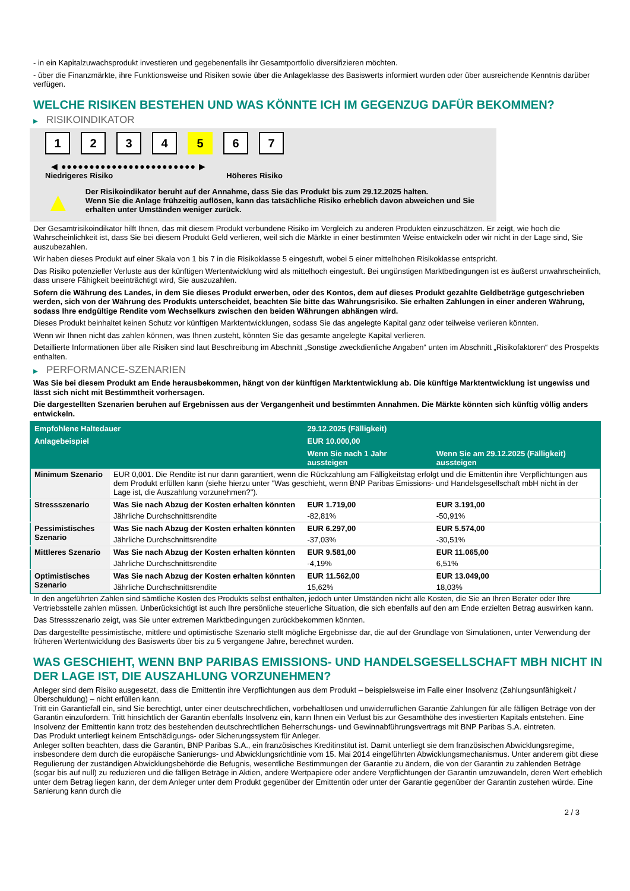- in ein Kapitalzuwachsprodukt investieren und gegebenenfalls ihr Gesamtportfolio diversifizieren möchten.
- über die Finanzmärkte, ihre Funktionsweise und Risiken sowie über die Anlageklasse des Basiswerts informiert wurden oder über ausreichende Kenntnis darüber verfügen.
WELCHE RISIKEN BESTEHEN UND WAS KÖNNTE ICH IM GEGENZUG DAFÜR BEKOMMEN?
▶ RISIKOINDIKATOR
1234 5 6 7
◀ ●●●●●●●●●●●●●●●●●●●●●●●● ▶
Niedrigeres Risiko Höheres Risiko
▲
Der Risikoindikator beruht auf der Annahme, dass Sie das Produkt bis zum 29.12.2025 halten.
Wenn Sie die Anlage frühzeitig auflösen, kann das tatsächliche Risiko erheblich davon abweichen und Sie erhalten unter Umständen weniger zurück.
Der Gesamtrisikoindikator hilft Ihnen, das mit diesem Produkt verbundene Risiko im Vergleich zu anderen Produkten einzuschätzen. Er zeigt, wie hoch die Wahrscheinlichkeit ist, dass Sie bei diesem Produkt Geld verlieren, weil sich die Märkte in einer bestimmten Weise entwickeln oder wir nicht in der Lage sind, Sie auszubezahlen.
Wir haben dieses Produkt auf einer Skala von 1 bis 7 in die Risikoklasse 5 eingestuft, wobei 5 einer mittelhohen Risikoklasse entspricht.
Das Risiko potenzieller Verluste aus der künftigen Wertentwicklung wird als mittelhoch eingestuft. Bei ungünstigen Marktbedingungen ist es äußerst unwahrscheinlich, dass unsere Fähigkeit beeinträchtigt wird, Sie auszuzahlen.
Sofern die Währung des Landes, in dem Sie dieses Produkt erwerben, oder des Kontos, dem auf dieses Produkt gezahlte Geldbeträge gutgeschrieben werden, sich von der Währung des Produkts unterscheidet, beachten Sie bitte das Währungsrisiko. Sie erhalten Zahlungen in einer anderen Währung, sodass Ihre endgültige Rendite vom Wechselkurs zwischen den beiden Währungen abhängen wird.
Dieses Produkt beinhaltet keinen Schutz vor künftigen Marktentwicklungen, sodass Sie das angelegte Kapital ganz oder teilweise verlieren könnten.
Wenn wir Ihnen nicht das zahlen können, was Ihnen zusteht, könnten Sie das gesamte angelegte Kapital verlieren.
Detaillierte Informationen über alle Risiken sind laut Beschreibung im Abschnitt „Sonstige zweckdienliche Angaben“ unten im Abschnitt „Risikofaktoren“ des Prospekts enthalten.
▶ PERFORMANCE-SZENARIEN
Was Sie bei diesem Produkt am Ende herausbekommen, hängt von der künftigen Marktentwicklung ab. Die künftige Marktentwicklung ist ungewiss und lässt sich nicht mit Bestimmtheit vorhersagen.
Die dargestellten Szenarien beruhen auf Ergebnissen aus der Vergangenheit und bestimmten Annahmen. Die Märkte könnten sich künftig völlig anders entwickeln.
| Empfohlene Haltedauer | | 29.12.2025 (Fälligkeit) | |
| --- | --- | --- | --- |
| Anlagebeispiel | | EUR 10.000,00 | |
| | | Wenn Sie nach 1 Jahr aussteigen | Wenn Sie am 29.12.2025 (Fälligkeit) aussteigen |
| Minimum Szenario | EUR 0,001. Die Rendite ist nur dann garantiert, wenn die Rückzahlung am Fälligkeitstag erfolgt und die Emittentin ihre Verpflichtungen aus dem Produkt erfüllen kann (siehe hierzu unter "Was geschieht, wenn BNP Paribas Emissions- und Handelsgesellschaft mbH nicht in der Lage ist, die Auszahlung vorzunehmen?"). | | |
| Stressszenario | Was Sie nach Abzug der Kosten erhalten könnten | EUR 1.719,00 | EUR 3.191,00 |
| | Jährliche Durchschnittsrendite | -82,81% | -50,91% |
| Pessimistisches Szenario | Was Sie nach Abzug der Kosten erhalten könnten | EUR 6.297,00 | EUR 5.574,00 |
| | Jährliche Durchschnittsrendite | -37,03% | -30,51% |
| Mittleres Szenario | Was Sie nach Abzug der Kosten erhalten könnten | EUR 9.581,00 | EUR 11.065,00 |
| | Jährliche Durchschnittsrendite | -4,19% | 6,51% |
| Optimistisches Szenario | Was Sie nach Abzug der Kosten erhalten könnten | EUR 11.562,00 | EUR 13.049,00 |
| | Jährliche Durchschnittsrendite | 15,62% | 18,03% |
In den angeführten Zahlen sind sämtliche Kosten des Produkts selbst enthalten, jedoch unter Umständen nicht alle Kosten, die Sie an Ihren Berater oder Ihre Vertriebsstelle zahlen müssen. Unberücksichtigt ist auch Ihre persönliche steuerliche Situation, die sich ebenfalls auf den am Ende erzielten Betrag auswirken kann.
Das Stressszenario zeigt, was Sie unter extremen Marktbedingungen zurückbekommen könnten.
Das dargestellte pessimistische, mittlere und optimistische Szenario stellt mögliche Ergebnisse dar, die auf der Grundlage von Simulationen, unter Verwendung der früheren Wertentwicklung des Basiswerts über bis zu 5 vergangene Jahre, berechnet wurden.
WAS GESCHIEHT, WENN BNP PARIBAS EMISSIONS- UND HANDELSGESELLSCHAFT MBH NICHT IN DER LAGE IST, DIE AUSZAHLUNG VORZUNEHMEN?
Anleger sind dem Risiko ausgesetzt, dass die Emittentin ihre Verpflichtungen aus dem Produkt – beispielsweise im Falle einer Insolvenz (Zahlungsunfähigkeit / Überschuldung) – nicht erfüllen kann.
Tritt ein Garantiefall ein, sind Sie berechtigt, unter einer deutschrechtlichen, vorbehaltlosen und unwiderruflichen Garantie Zahlungen für alle fälligen Beträge von der Garantin einzufordern. Tritt hinsichtlich der Garantin ebenfalls Insolvenz ein, kann Ihnen ein Verlust bis zur Gesamthöhe des investierten Kapitals entstehen. Eine Insolvenz der Emittentin kann trotz des bestehenden deutschrechtlichen Beherrschungs- und Gewinnabführungsvertrags mit BNP Paribas S.A. eintreten.
Das Produkt unterliegt keinem Entschädigungs- oder Sicherungssystem für Anleger.
Anleger sollten beachten, dass die Garantin, BNP Paribas S.A., ein französisches Kreditinstitut ist. Damit unterliegt sie dem französischen Abwicklungsregime, insbesondere dem durch die europäische Sanierungs- und Abwicklungsrichtlinie vom 15. Mai 2014 eingeführten Abwicklungsmechanismus. Unter anderem gibt diese Regulierung der zuständigen Abwicklungsbehörde die Befugnis, wesentliche Bestimmungen der Garantie zu ändern, die von der Garantin zu zahlenden Beträge (sogar bis auf null) zu reduzieren und die fälligen Beträge in Aktien, andere Wertpapiere oder andere Verpflichtungen der Garantin umzuwandeln, deren Wert erheblich unter dem Betrag liegen kann, der dem Anleger unter dem Produkt gegenüber der Emittentin oder unter der Garantie gegenüber der Garantin zustehen würde. Eine Sanierung kann durch die
2 / 3